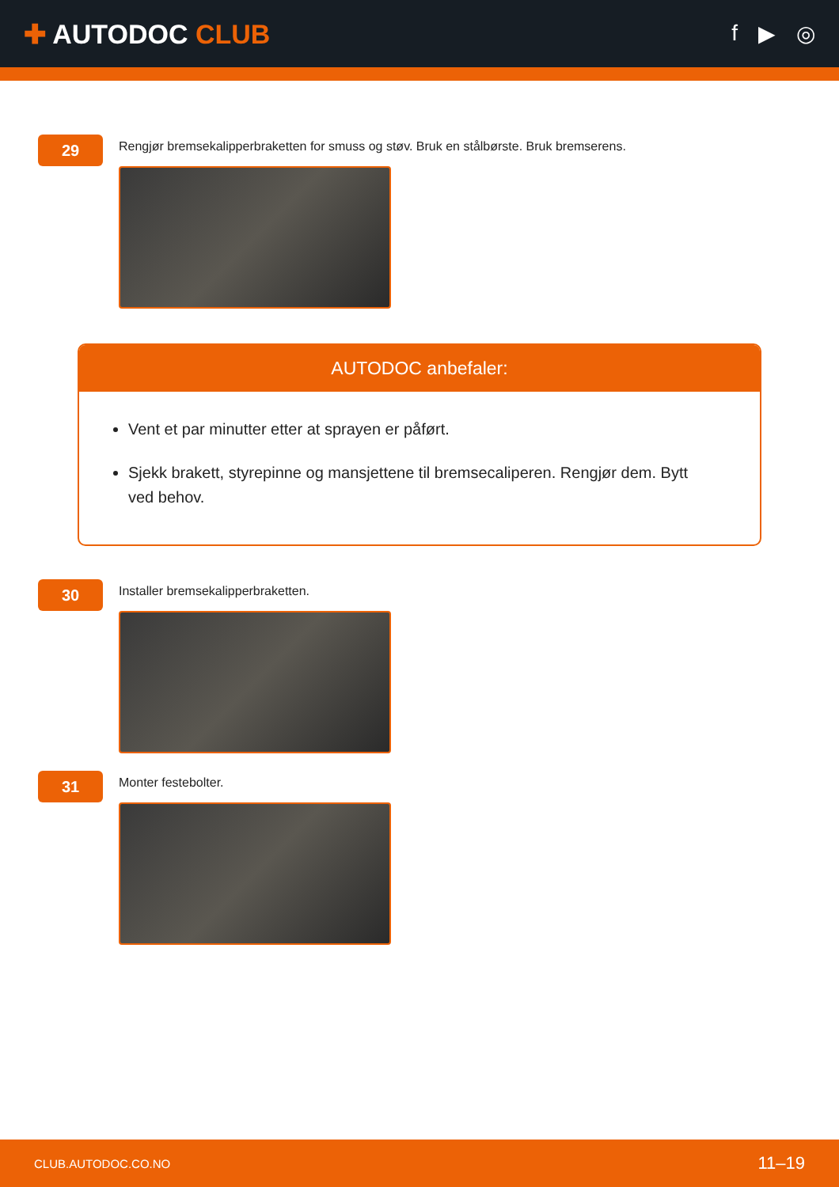✚ AUTODOC CLUB
f ▶ ◎
29
Rengjør bremsekalipperbraketten for smuss og støv. Bruk en stålbørste. Bruk bremserens.
AUTODOC anbefaler:
Vent et par minutter etter at sprayen er påført.
Sjekk brakett, styrepinne og mansjettene til bremsecaliperen. Rengjør dem. Bytt ved behov.
30
Installer bremsekalipperbraketten.
31
Monter festebolter.
CLUB.AUTODOC.CO.NO 11–19